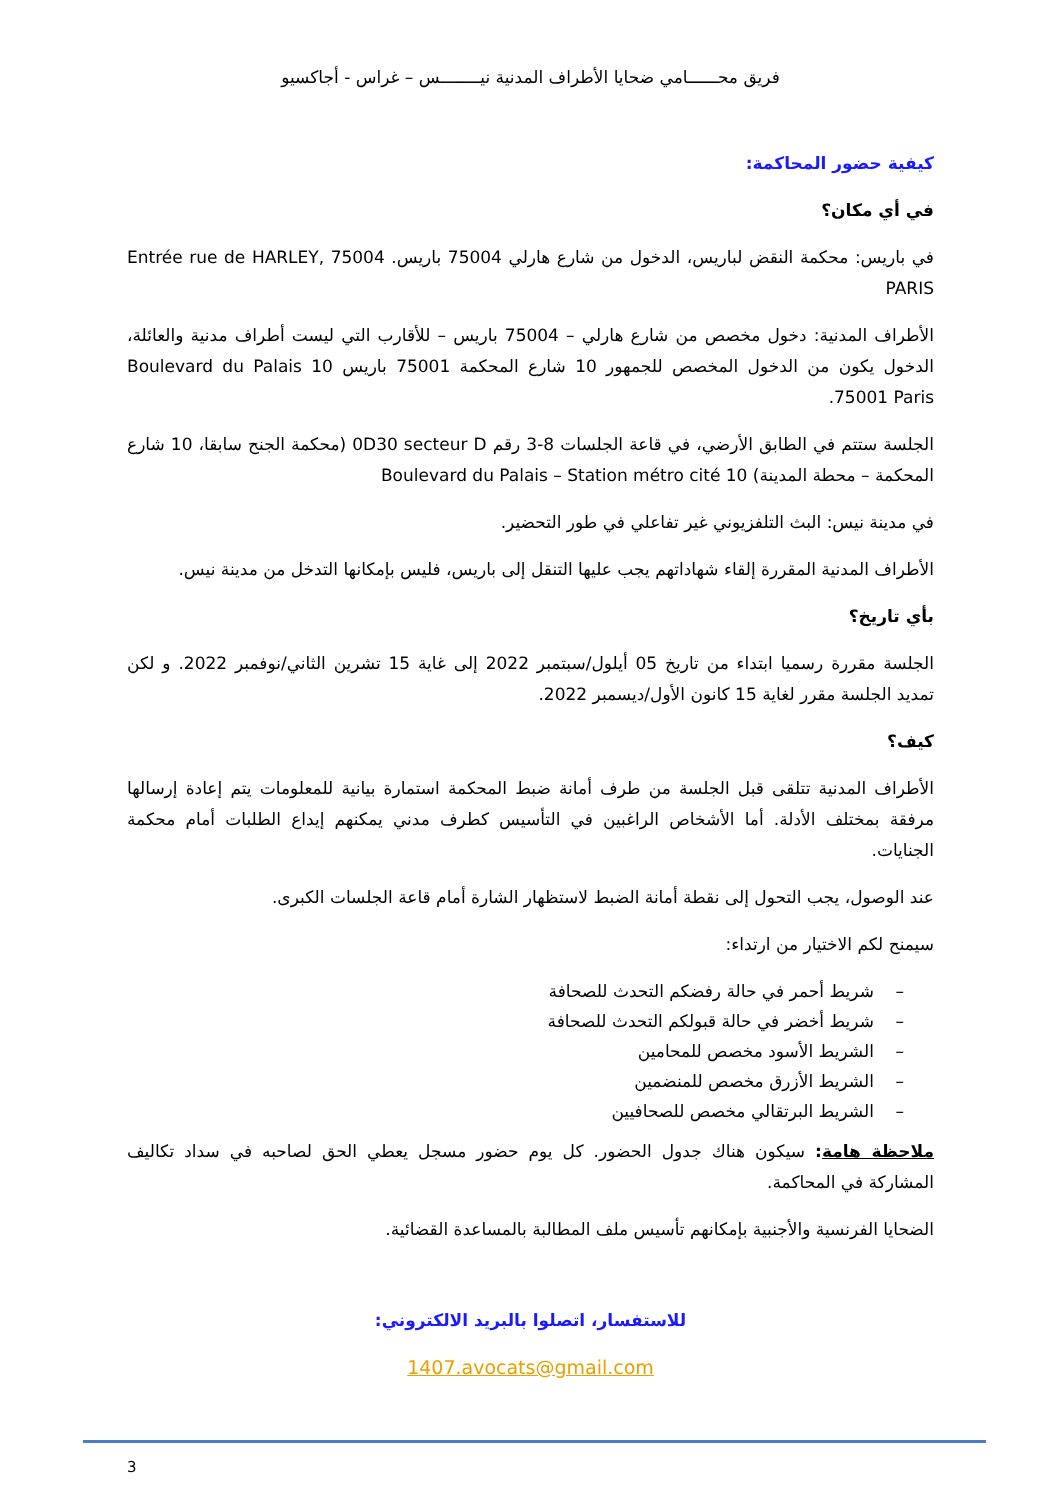فريق محــــــامي ضحايا الأطراف المدنية نيــــــــس – غراس - أجاكسيو
كيفية حضور المحاكمة:
في أي مكان؟
في باريس: محكمة النقض لباريس، الدخول من شارع هارلي 75004 باريس. Entrée rue de HARLEY, 75004 PARIS
الأطراف المدنية: دخول مخصص من شارع هارلي – 75004 باريس – للأقارب التي ليست أطراف مدنية والعائلة، الدخول يكون من الدخول المخصص للجمهور 10 شارع المحكمة 75001 باريس 10 Boulevard du Palais 75001 Paris.
الجلسة ستتم في الطابق الأرضي، في قاعة الجلسات 8-3 رقم 0D30 secteur D (محكمة الجنح سابقا، 10 شارع المحكمة – محطة المدينة) 10 Boulevard du Palais – Station métro cité
في مدينة نيس: البث التلفزيوني غير تفاعلي في طور التحضير.
الأطراف المدنية المقررة إلقاء شهاداتهم يجب عليها التنقل إلى باريس، فليس بإمكانها التدخل من مدينة نيس.
بأي تاريخ؟
الجلسة مقررة رسميا ابتداء من تاريخ 05 أيلول/سبتمبر 2022 إلى غاية 15 تشرين الثاني/نوفمبر 2022. و لكن تمديد الجلسة مقرر لغاية 15 كانون الأول/ديسمبر 2022.
كيف؟
الأطراف المدنية تتلقى قبل الجلسة من طرف أمانة ضبط المحكمة استمارة بيانية للمعلومات يتم إعادة إرسالها مرفقة بمختلف الأدلة. أما الأشخاص الراغبين في التأسيس كطرف مدني يمكنهم إيداع الطلبات أمام محكمة الجنايات.
عند الوصول، يجب التحول إلى نقطة أمانة الضبط لاستظهار الشارة أمام قاعة الجلسات الكبرى.
سيمنح لكم الاختيار من ارتداء:
– شريط أحمر في حالة رفضكم التحدث للصحافة
– شريط أخضر في حالة قبولكم التحدث للصحافة
– الشريط الأسود مخصص للمحامين
– الشريط الأزرق مخصص للمنضمين
– الشريط البرتقالي مخصص للصحافيين
ملاحظة هامة: سيكون هناك جدول الحضور. كل يوم حضور مسجل يعطي الحق لصاحبه في سداد تكاليف المشاركة في المحاكمة.
الضحايا الفرنسية والأجنبية بإمكانهم تأسيس ملف المطالبة بالمساعدة القضائية.
للاستفسار، اتصلوا بالبريد الالكتروني:
1407.avocats@gmail.com
3